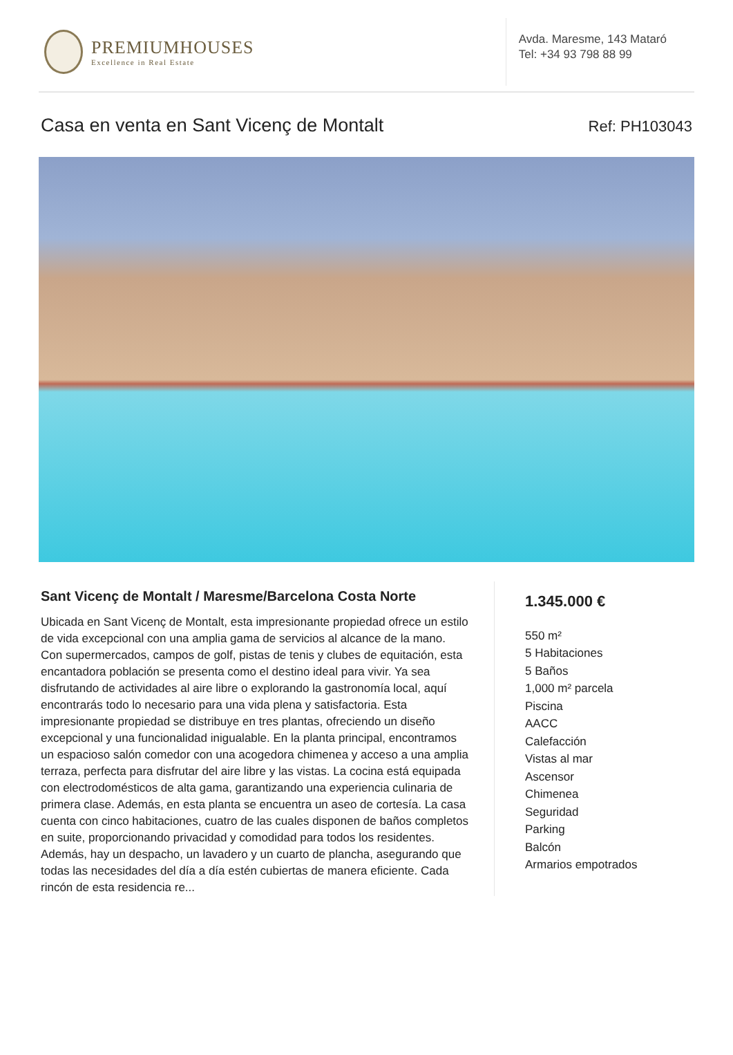PREMIUMHOUSES
Excellence in Real Estate
Avda. Maresme, 143 Mataró
Tel: +34 93 798 88 99
Casa en venta en Sant Vicenç de Montalt Ref: PH103043
Sant Vicenç de Montalt / Maresme/Barcelona Costa Norte
Ubicada en Sant Vicenç de Montalt, esta impresionante propiedad ofrece un estilo de vida excepcional con una amplia gama de servicios al alcance de la mano. Con supermercados, campos de golf, pistas de tenis y clubes de equitación, esta encantadora población se presenta como el destino ideal para vivir. Ya sea disfrutando de actividades al aire libre o explorando la gastronomía local, aquí encontrarás todo lo necesario para una vida plena y satisfactoria. Esta impresionante propiedad se distribuye en tres plantas, ofreciendo un diseño excepcional y una funcionalidad inigualable. En la planta principal, encontramos un espacioso salón comedor con una acogedora chimenea y acceso a una amplia terraza, perfecta para disfrutar del aire libre y las vistas. La cocina está equipada con electrodomésticos de alta gama, garantizando una experiencia culinaria de primera clase. Además, en esta planta se encuentra un aseo de cortesía. La casa cuenta con cinco habitaciones, cuatro de las cuales disponen de baños completos en suite, proporcionando privacidad y comodidad para todos los residentes. Además, hay un despacho, un lavadero y un cuarto de plancha, asegurando que todas las necesidades del día a día estén cubiertas de manera eficiente. Cada rincón de esta residencia re...
1.345.000 €
550 m²
5 Habitaciones
5 Baños
1,000 m² parcela
Piscina
AACC
Calefacción
Vistas al mar
Ascensor
Chimenea
Seguridad
Parking
Balcón
Armarios empotrados